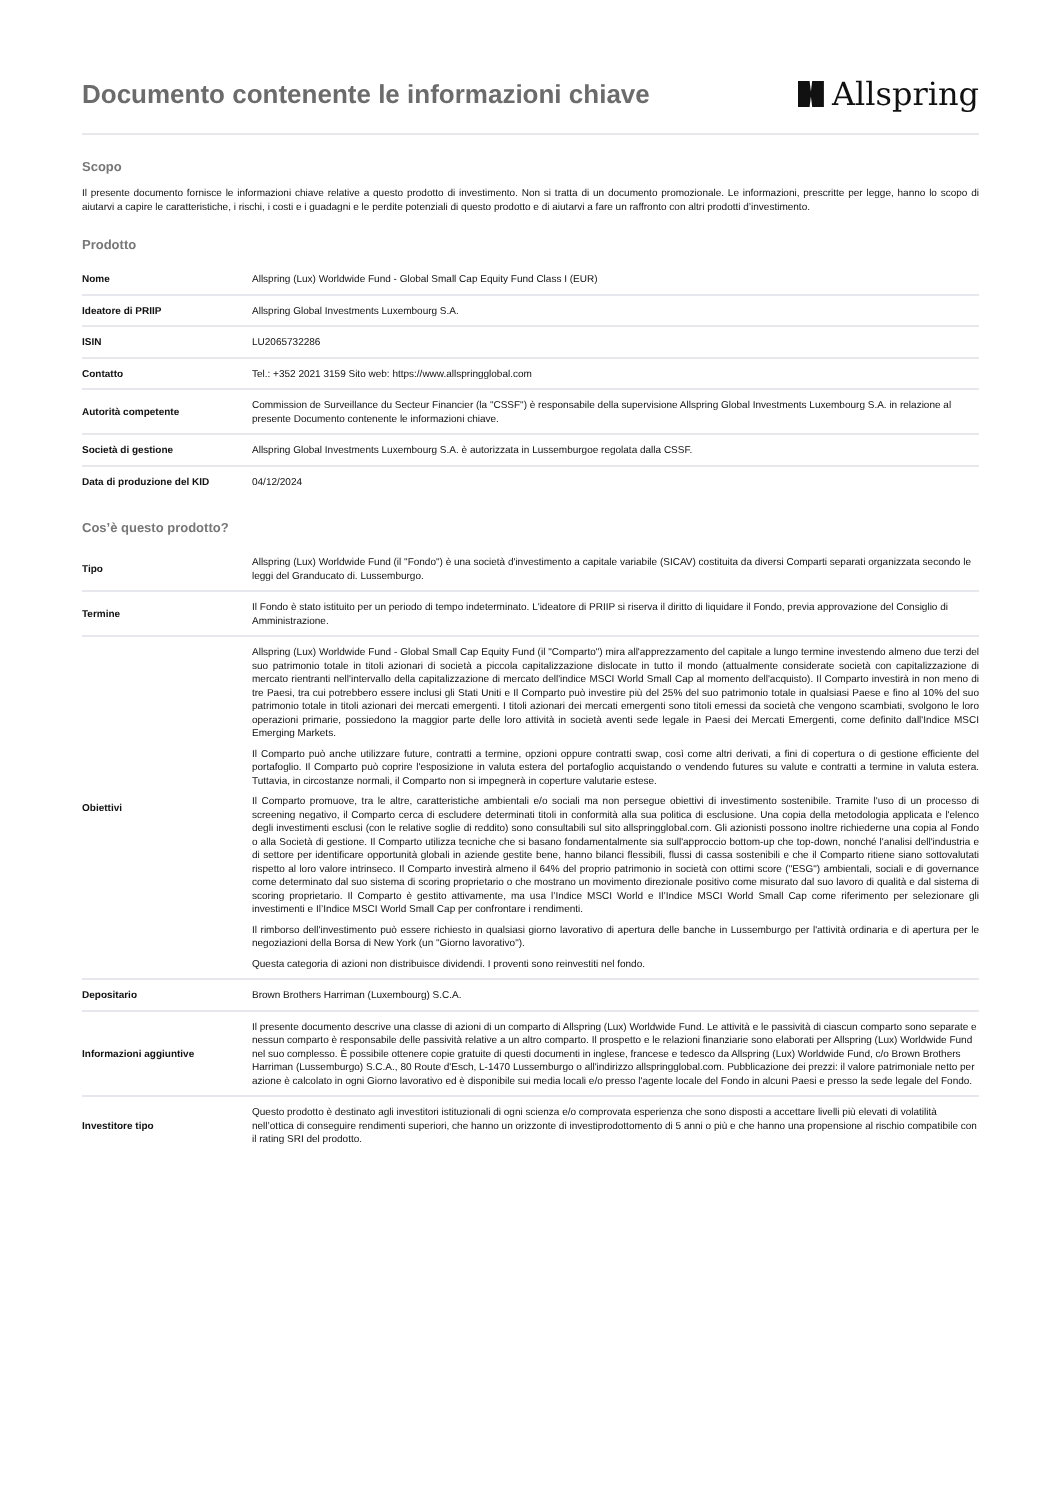Documento contenente le informazioni chiave
Allspring
Scopo
Il presente documento fornisce le informazioni chiave relative a questo prodotto di investimento. Non si tratta di un documento promozionale. Le informazioni, prescritte per legge, hanno lo scopo di aiutarvi a capire le caratteristiche, i rischi, i costi e i guadagni e le perdite potenziali di questo prodotto e di aiutarvi a fare un raffronto con altri prodotti d’investimento.
Prodotto
| Nome | Allspring (Lux) Worldwide Fund - Global Small Cap Equity Fund Class I (EUR) |
| Ideatore di PRIIP | Allspring Global Investments Luxembourg S.A. |
| ISIN | LU2065732286 |
| Contatto | Tel.: +352 2021 3159 Sito web: https://www.allspringglobal.com |
| Autorità competente | Commission de Surveillance du Secteur Financier (la "CSSF") è responsabile della supervisione Allspring Global Investments Luxembourg S.A. in relazione al presente Documento contenente le informazioni chiave. |
| Società di gestione | Allspring Global Investments Luxembourg S.A. è autorizzata in Lussemburgoe regolata dalla CSSF. |
| Data di produzione del KID | 04/12/2024 |
Cos’è questo prodotto?
| Tipo | Allspring (Lux) Worldwide Fund (il "Fondo") è una società d'investimento a capitale variabile (SICAV) costituita da diversi Comparti separati organizzata secondo le leggi del Granducato di. Lussemburgo. |
| Termine | Il Fondo è stato istituito per un periodo di tempo indeterminato. L'ideatore di PRIIP si riserva il diritto di liquidare il Fondo, previa approvazione del Consiglio di Amministrazione. |
| Obiettivi | Allspring (Lux) Worldwide Fund - Global Small Cap Equity Fund (il "Comparto") mira all'apprezzamento del capitale a lungo termine investendo almeno due terzi del suo patrimonio totale in titoli azionari di società a piccola capitalizzazione dislocate in tutto il mondo (attualmente considerate società con capitalizzazione di mercato rientranti nell'intervallo della capitalizzazione di mercato dell'indice MSCI World Small Cap al momento dell'acquisto). Il Comparto investirà in non meno di tre Paesi, tra cui potrebbero essere inclusi gli Stati Uniti e Il Comparto può investire più del 25% del suo patrimonio totale in qualsiasi Paese e fino al 10% del suo patrimonio totale in titoli azionari dei mercati emergenti. I titoli azionari dei mercati emergenti sono titoli emessi da società che vengono scambiati, svolgono le loro operazioni primarie, possiedono la maggior parte delle loro attività in società aventi sede legale in Paesi dei Mercati Emergenti, come definito dall'Indice MSCI Emerging Markets. Il Comparto può anche utilizzare future, contratti a termine, opzioni oppure contratti swap, così come altri derivati, a fini di copertura o di gestione efficiente del portafoglio. Il Comparto può coprire l'esposizione in valuta estera del portafoglio acquistando o vendendo futures su valute e contratti a termine in valuta estera. Tuttavia, in circostanze normali, il Comparto non si impegnerà in coperture valutarie estese. Il Comparto promuove, tra le altre, caratteristiche ambientali e/o sociali ma non persegue obiettivi di investimento sostenibile. Tramite l'uso di un processo di screening negativo, il Comparto cerca di escludere determinati titoli in conformità alla sua politica di esclusione. Una copia della metodologia applicata e l'elenco degli investimenti esclusi (con le relative soglie di reddito) sono consultabili sul sito allspringglobal.com. Gli azionisti possono inoltre richiederne una copia al Fondo o alla Società di gestione. Il Comparto utilizza tecniche che si basano fondamentalmente sia sull'approccio bottom-up che top-down, nonché l'analisi dell'industria e di settore per identificare opportunità globali in aziende gestite bene, hanno bilanci flessibili, flussi di cassa sostenibili e che il Comparto ritiene siano sottovalutati rispetto al loro valore intrinseco. Il Comparto investirà almeno il 64% del proprio patrimonio in società con ottimi score ("ESG") ambientali, sociali e di governance come determinato dal suo sistema di scoring proprietario o che mostrano un movimento direzionale positivo come misurato dal suo lavoro di qualità e dal sistema di scoring proprietario. Il Comparto è gestito attivamente, ma usa l’Indice MSCI World e Il’Indice MSCI World Small Cap come riferimento per selezionare gli investimenti e Il’Indice MSCI World Small Cap per confrontare i rendimenti. Il rimborso dell'investimento può essere richiesto in qualsiasi giorno lavorativo di apertura delle banche in Lussemburgo per l'attività ordinaria e di apertura per le negoziazioni della Borsa di New York (un "Giorno lavorativo"). Questa categoria di azioni non distribuisce dividendi. I proventi sono reinvestiti nel fondo. |
| Depositario | Brown Brothers Harriman (Luxembourg) S.C.A. |
| Informazioni aggiuntive | Il presente documento descrive una classe di azioni di un comparto di Allspring (Lux) Worldwide Fund. Le attività e le passività di ciascun comparto sono separate e nessun comparto è responsabile delle passività relative a un altro comparto. Il prospetto e le relazioni finanziarie sono elaborati per Allspring (Lux) Worldwide Fund nel suo complesso. È possibile ottenere copie gratuite di questi documenti in inglese, francese e tedesco da Allspring (Lux) Worldwide Fund, c/o Brown Brothers Harriman (Lussemburgo) S.C.A., 80 Route d'Esch, L-1470 Lussemburgo o all'indirizzo allspringglobal.com. Pubblicazione dei prezzi: il valore patrimoniale netto per azione è calcolato in ogni Giorno lavorativo ed è disponibile sui media locali e/o presso l'agente locale del Fondo in alcuni Paesi e presso la sede legale del Fondo. |
| Investitore tipo | Questo prodotto è destinato agli investitori istituzionali di ogni scienza e/o comprovata esperienza che sono disposti a accettare livelli più elevati di volatilità nell’ottica di conseguire rendimenti superiori, che hanno un orizzonte di investiprodottomento di 5 anni o più e che hanno una propensione al rischio compatibile con il rating SRI del prodotto. |